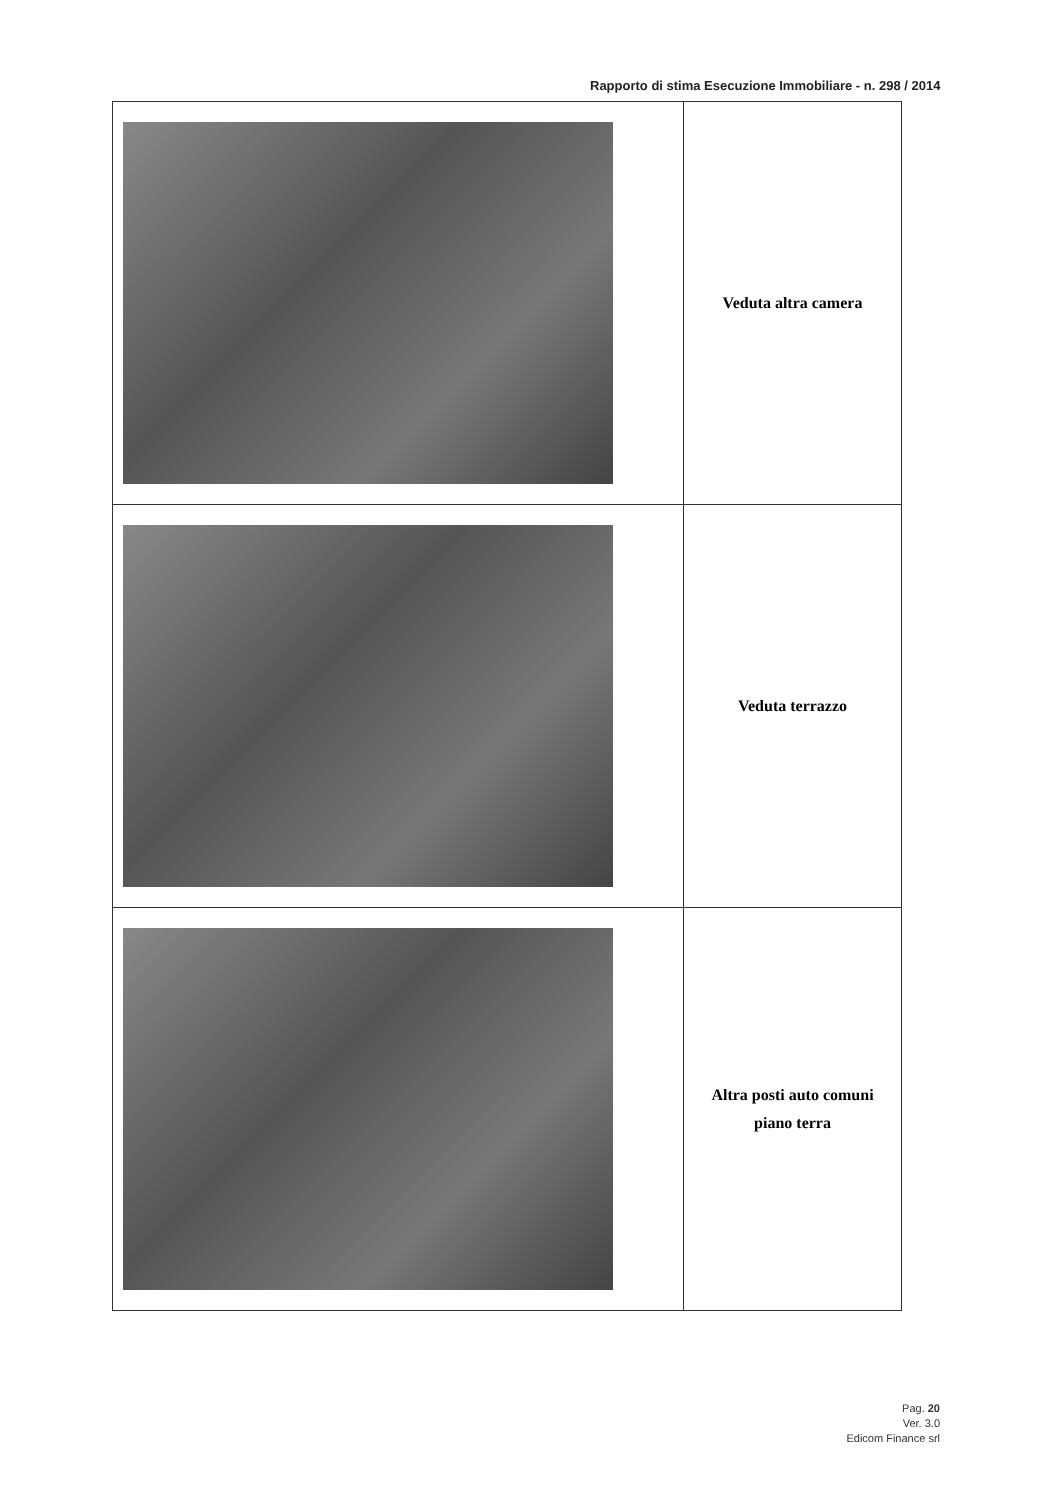Rapporto di stima Esecuzione Immobiliare - n. 298 / 2014
| | Veduta altra camera |
| | Veduta terrazzo |
| | Altra posti auto comuni piano terra |
Pag. 20
Ver. 3.0
Edicom Finance srl